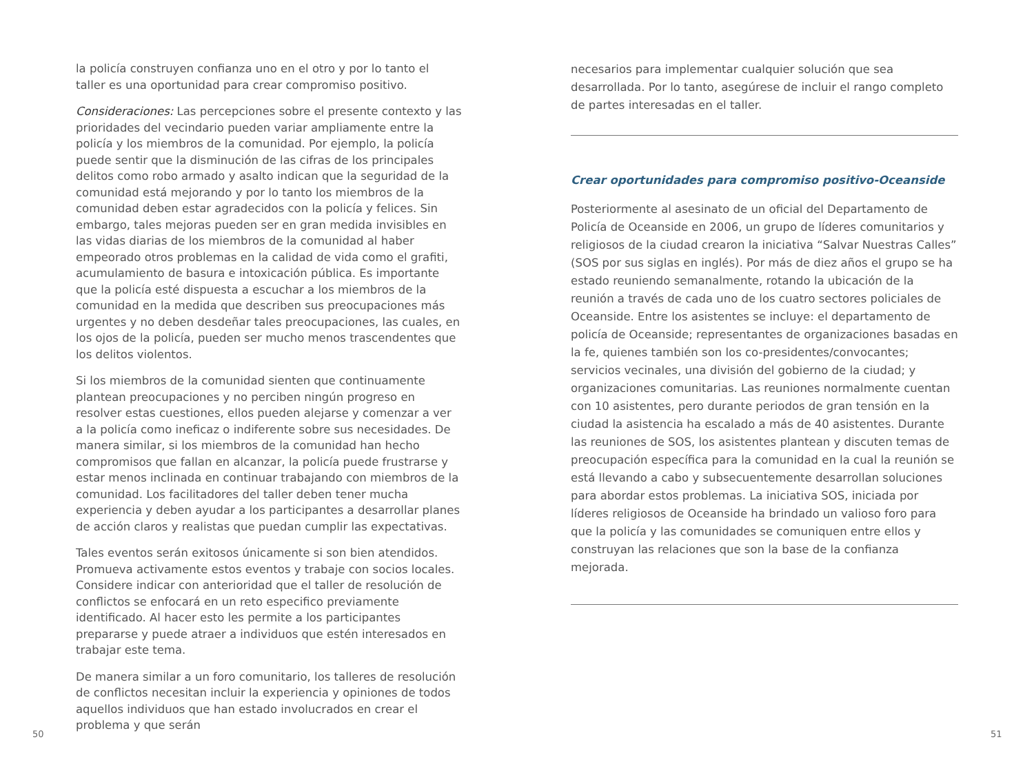la policía construyen confianza uno en el otro y por lo tanto el taller es una oportunidad para crear compromiso positivo.
Consideraciones: Las percepciones sobre el presente contexto y las prioridades del vecindario pueden variar ampliamente entre la policía y los miembros de la comunidad. Por ejemplo, la policía puede sentir que la disminución de las cifras de los principales delitos como robo armado y asalto indican que la seguridad de la comunidad está mejorando y por lo tanto los miembros de la comunidad deben estar agradecidos con la policía y felices. Sin embargo, tales mejoras pueden ser en gran medida invisibles en las vidas diarias de los miembros de la comunidad al haber empeorado otros problemas en la calidad de vida como el grafiti, acumulamiento de basura e intoxicación pública. Es importante que la policía esté dispuesta a escuchar a los miembros de la comunidad en la medida que describen sus preocupaciones más urgentes y no deben desdeñar tales preocupaciones, las cuales, en los ojos de la policía, pueden ser mucho menos trascendentes que los delitos violentos.
Si los miembros de la comunidad sienten que continuamente plantean preocupaciones y no perciben ningún progreso en resolver estas cuestiones, ellos pueden alejarse y comenzar a ver a la policía como ineficaz o indiferente sobre sus necesidades. De manera similar, si los miembros de la comunidad han hecho compromisos que fallan en alcanzar, la policía puede frustrarse y estar menos inclinada en continuar trabajando con miembros de la comunidad. Los facilitadores del taller deben tener mucha experiencia y deben ayudar a los participantes a desarrollar planes de acción claros y realistas que puedan cumplir las expectativas.
Tales eventos serán exitosos únicamente si son bien atendidos. Promueva activamente estos eventos y trabaje con socios locales. Considere indicar con anterioridad que el taller de resolución de conflictos se enfocará en un reto especifico previamente identificado. Al hacer esto les permite a los participantes prepararse y puede atraer a individuos que estén interesados en trabajar este tema.
De manera similar a un foro comunitario, los talleres de resolución de conflictos necesitan incluir la experiencia y opiniones de todos aquellos individuos que han estado involucrados en crear el problema y que serán
necesarios para implementar cualquier solución que sea desarrollada. Por lo tanto, asegúrese de incluir el rango completo de partes interesadas en el taller.
Crear oportunidades para compromiso positivo-Oceanside
Posteriormente al asesinato de un oficial del Departamento de Policía de Oceanside en 2006, un grupo de líderes comunitarios y religiosos de la ciudad crearon la iniciativa “Salvar Nuestras Calles” (SOS por sus siglas en inglés). Por más de diez años el grupo se ha estado reuniendo semanalmente, rotando la ubicación de la reunión a través de cada uno de los cuatro sectores policiales de Oceanside. Entre los asistentes se incluye: el departamento de policía de Oceanside; representantes de organizaciones basadas en la fe, quienes también son los co-presidentes/convocantes; servicios vecinales, una división del gobierno de la ciudad; y organizaciones comunitarias. Las reuniones normalmente cuentan con 10 asistentes, pero durante periodos de gran tensión en la ciudad la asistencia ha escalado a más de 40 asistentes. Durante las reuniones de SOS, los asistentes plantean y discuten temas de preocupación específica para la comunidad en la cual la reunión se está llevando a cabo y subsecuentemente desarrollan soluciones para abordar estos problemas. La iniciativa SOS, iniciada por líderes religiosos de Oceanside ha brindado un valioso foro para que la policía y las comunidades se comuniquen entre ellos y construyan las relaciones que son la base de la confianza mejorada.
50 51